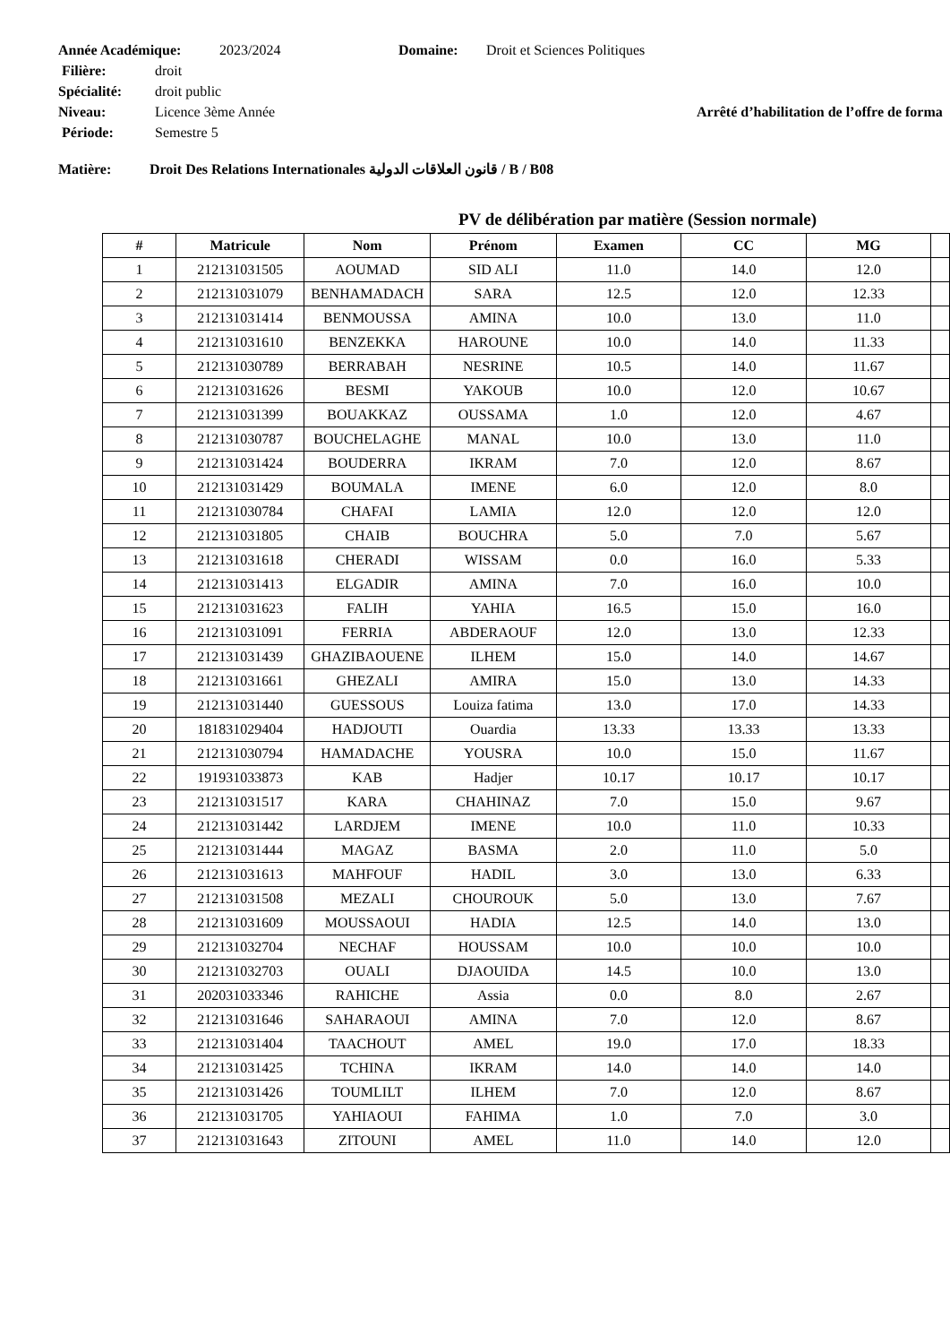Année Académique: 2023/2024 Domaine: Droit et Sciences Politiques
Filière: droit
Spécialité: droit public
Niveau: Licence 3ème Année Arrêté d’habilitation de l’offre de forma
Période: Semestre 5
Matière: Droit Des Relations Internationales قانون العلاقات الدولية / B / B08
PV de délibération par matière (Session normale)
| # | Matricule | Nom | Prénom | Examen | CC | MG | |
| --- | --- | --- | --- | --- | --- | --- | --- |
| 1 | 212131031505 | AOUMAD | SID ALI | 11.0 | 14.0 | 12.0 | |
| 2 | 212131031079 | BENHAMADACH | SARA | 12.5 | 12.0 | 12.33 | |
| 3 | 212131031414 | BENMOUSSA | AMINA | 10.0 | 13.0 | 11.0 | |
| 4 | 212131031610 | BENZEKKA | HAROUNE | 10.0 | 14.0 | 11.33 | |
| 5 | 212131030789 | BERRABAH | NESRINE | 10.5 | 14.0 | 11.67 | |
| 6 | 212131031626 | BESMI | YAKOUB | 10.0 | 12.0 | 10.67 | |
| 7 | 212131031399 | BOUAKKAZ | OUSSAMA | 1.0 | 12.0 | 4.67 | |
| 8 | 212131030787 | BOUCHELAGHE | MANAL | 10.0 | 13.0 | 11.0 | |
| 9 | 212131031424 | BOUDERRA | IKRAM | 7.0 | 12.0 | 8.67 | |
| 10 | 212131031429 | BOUMALA | IMENE | 6.0 | 12.0 | 8.0 | |
| 11 | 212131030784 | CHAFAI | LAMIA | 12.0 | 12.0 | 12.0 | |
| 12 | 212131031805 | CHAIB | BOUCHRA | 5.0 | 7.0 | 5.67 | |
| 13 | 212131031618 | CHERADI | WISSAM | 0.0 | 16.0 | 5.33 | |
| 14 | 212131031413 | ELGADIR | AMINA | 7.0 | 16.0 | 10.0 | |
| 15 | 212131031623 | FALIH | YAHIA | 16.5 | 15.0 | 16.0 | |
| 16 | 212131031091 | FERRIA | ABDERAOUF | 12.0 | 13.0 | 12.33 | |
| 17 | 212131031439 | GHAZIBAOUENE | ILHEM | 15.0 | 14.0 | 14.67 | |
| 18 | 212131031661 | GHEZALI | AMIRA | 15.0 | 13.0 | 14.33 | |
| 19 | 212131031440 | GUESSOUS | Louiza fatima | 13.0 | 17.0 | 14.33 | |
| 20 | 181831029404 | HADJOUTI | Ouardia | 13.33 | 13.33 | 13.33 | |
| 21 | 212131030794 | HAMADACHE | YOUSRA | 10.0 | 15.0 | 11.67 | |
| 22 | 191931033873 | KAB | Hadjer | 10.17 | 10.17 | 10.17 | |
| 23 | 212131031517 | KARA | CHAHINAZ | 7.0 | 15.0 | 9.67 | |
| 24 | 212131031442 | LARDJEM | IMENE | 10.0 | 11.0 | 10.33 | |
| 25 | 212131031444 | MAGAZ | BASMA | 2.0 | 11.0 | 5.0 | |
| 26 | 212131031613 | MAHFOUF | HADIL | 3.0 | 13.0 | 6.33 | |
| 27 | 212131031508 | MEZALI | CHOUROUK | 5.0 | 13.0 | 7.67 | |
| 28 | 212131031609 | MOUSSAOUI | HADIA | 12.5 | 14.0 | 13.0 | |
| 29 | 212131032704 | NECHAF | HOUSSAM | 10.0 | 10.0 | 10.0 | |
| 30 | 212131032703 | OUALI | DJAOUIDA | 14.5 | 10.0 | 13.0 | |
| 31 | 202031033346 | RAHICHE | Assia | 0.0 | 8.0 | 2.67 | |
| 32 | 212131031646 | SAHARAOUI | AMINA | 7.0 | 12.0 | 8.67 | |
| 33 | 212131031404 | TAACHOUT | AMEL | 19.0 | 17.0 | 18.33 | |
| 34 | 212131031425 | TCHINA | IKRAM | 14.0 | 14.0 | 14.0 | |
| 35 | 212131031426 | TOUMLILT | ILHEM | 7.0 | 12.0 | 8.67 | |
| 36 | 212131031705 | YAHIAOUI | FAHIMA | 1.0 | 7.0 | 3.0 | |
| 37 | 212131031643 | ZITOUNI | AMEL | 11.0 | 14.0 | 12.0 | |